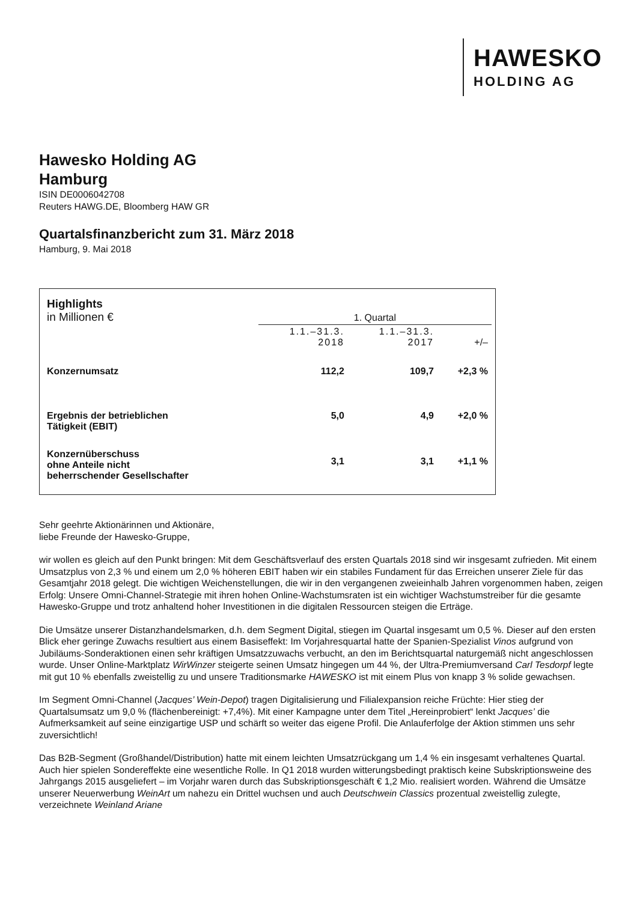HAWESKO
HOLDING AG
Hawesko Holding AG
Hamburg
ISIN DE0006042708
Reuters HAWG.DE, Bloomberg HAW GR
Quartalsfinanzbericht zum 31. März 2018
Hamburg, 9. Mai 2018
| Highlights in Millionen € | 1. Quartal | | |
| | 1.1.–31.3. 2018 | 1.1.–31.3. 2017 | +/– |
| Konzernumsatz | 112,2 | 109,7 | +2,3 % |
| Ergebnis der betrieblichen Tätigkeit (EBIT) | 5,0 | 4,9 | +2,0 % |
| Konzernüberschuss ohne Anteile nicht beherrschender Gesellschafter | 3,1 | 3,1 | +1,1 % |
Sehr geehrte Aktionärinnen und Aktionäre,
liebe Freunde der Hawesko-Gruppe,
wir wollen es gleich auf den Punkt bringen: Mit dem Geschäftsverlauf des ersten Quartals 2018 sind wir insgesamt zufrieden. Mit einem Umsatzplus von 2,3 % und einem um 2,0 % höheren EBIT haben wir ein stabiles Fundament für das Erreichen unserer Ziele für das Gesamtjahr 2018 gelegt. Die wichtigen Weichenstellungen, die wir in den vergangenen zweieinhalb Jahren vorgenommen haben, zeigen Erfolg: Unsere Omni-Channel-Strategie mit ihren hohen Online-Wachstumsraten ist ein wichtiger Wachstumstreiber für die gesamte Hawesko-Gruppe und trotz anhaltend hoher Investitionen in die digitalen Ressourcen steigen die Erträge.
Die Umsätze unserer Distanzhandelsmarken, d.h. dem Segment Digital, stiegen im Quartal insgesamt um 0,5 %. Dieser auf den ersten Blick eher geringe Zuwachs resultiert aus einem Basiseffekt: Im Vorjahresquartal hatte der Spanien-Spezialist Vinos aufgrund von Jubiläums-Sonderaktionen einen sehr kräftigen Umsatzzuwachs verbucht, an den im Berichtsquartal naturgemäß nicht angeschlossen wurde. Unser Online-Marktplatz WirWinzer steigerte seinen Umsatz hingegen um 44 %, der Ultra-Premiumversand Carl Tesdorpf legte mit gut 10 % ebenfalls zweistellig zu und unsere Traditionsmarke HAWESKO ist mit einem Plus von knapp 3 % solide gewachsen.
Im Segment Omni-Channel (Jacques’ Wein-Depot) tragen Digitalisierung und Filialexpansion reiche Früchte: Hier stieg der Quartalsumsatz um 9,0 % (flächenbereinigt: +7,4%). Mit einer Kampagne unter dem Titel „Hereinprobiert“ lenkt Jacques’ die Aufmerksamkeit auf seine einzigartige USP und schärft so weiter das eigene Profil. Die Anlauferfolge der Aktion stimmen uns sehr zuversichtlich!
Das B2B-Segment (Großhandel/Distribution) hatte mit einem leichten Umsatzrückgang um 1,4 % ein insgesamt verhaltenes Quartal. Auch hier spielen Sondereffekte eine wesentliche Rolle. In Q1 2018 wurden witterungsbedingt praktisch keine Subskriptionsweine des Jahrgangs 2015 ausgeliefert – im Vorjahr waren durch das Subskriptionsgeschäft € 1,2 Mio. realisiert worden. Während die Umsätze unserer Neuerwerbung WeinArt um nahezu ein Drittel wuchsen und auch Deutschwein Classics prozentual zweistellig zulegte, verzeichnete Weinland Ariane